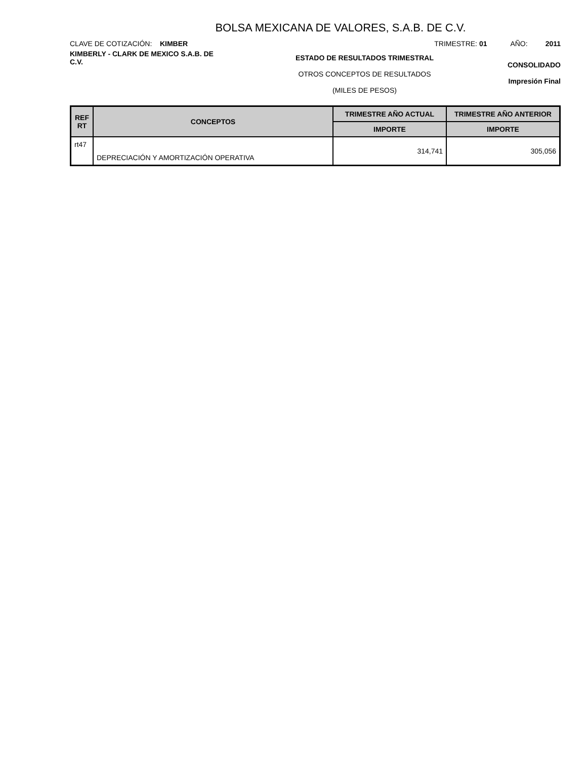BOLSA MEXICANA DE VALORES, S.A.B. DE C.V.
CLAVE DE COTIZACIÓN: KIMBER TRIMESTRE: 01 AÑO: 2011
KIMBERLY - CLARK DE MEXICO S.A.B. DE C.V.
ESTADO DE RESULTADOS TRIMESTRAL
OTROS CONCEPTOS DE RESULTADOS
(MILES DE PESOS)
CONSOLIDADO
Impresión Final
| REF RT | CONCEPTOS | TRIMESTRE AÑO ACTUAL | TRIMESTRE AÑO ANTERIOR |
| --- | --- | --- | --- |
| | | IMPORTE | IMPORTE |
| rt47 | DEPRECIACIÓN Y AMORTIZACIÓN OPERATIVA | 314,741 | 305,056 |